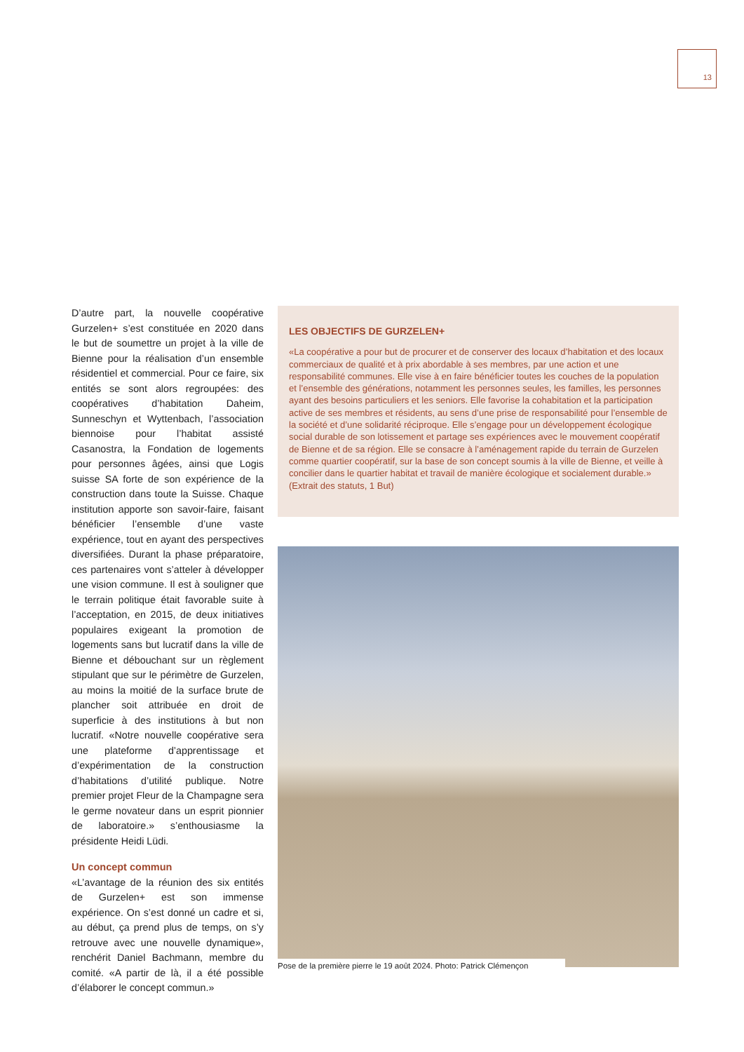13
D’autre part, la nouvelle coopérative Gurzelen+ s’est constituée en 2020 dans le but de soumettre un projet à la ville de Bienne pour la réalisation d’un ensemble résidentiel et commercial. Pour ce faire, six entités se sont alors regroupées: des coopératives d’habitation Daheim, Sunneschyn et Wyttenbach, l’association biennoise pour l’habitat assisté Casanostra, la Fondation de logements pour personnes âgées, ainsi que Logis suisse SA forte de son expérience de la construction dans toute la Suisse. Chaque institution apporte son savoir-faire, faisant bénéficier l’ensemble d’une vaste expérience, tout en ayant des perspectives diversifiées. Durant la phase préparatoire, ces partenaires vont s’atteler à développer une vision commune. Il est à souligner que le terrain politique était favorable suite à l’acceptation, en 2015, de deux initiatives populaires exigeant la promotion de logements sans but lucratif dans la ville de Bienne et débouchant sur un règlement stipulant que sur le périmètre de Gurzelen, au moins la moitié de la surface brute de plancher soit attribuée en droit de superficie à des institutions à but non lucratif. «Notre nouvelle coopérative sera une plateforme d’apprentissage et d’expérimentation de la construction d’habitations d’utilité publique. Notre premier projet Fleur de la Champagne sera le germe novateur dans un esprit pionnier de laboratoire.» s’enthousiasme la présidente Heidi Lüdi.
Un concept commun
«L’avantage de la réunion des six entités de Gurzelen+ est son immense expérience. On s’est donné un cadre et si, au début, ça prend plus de temps, on s’y retrouve avec une nouvelle dynamique», renchérit Daniel Bachmann, membre du comité. «A partir de là, il a été possible d’élaborer le concept commun.»
LES OBJECTIFS DE GURZELEN+
«La coopérative a pour but de procurer et de conserver des locaux d’habitation et des locaux commerciaux de qualité et à prix abordable à ses membres, par une action et une responsabilité communes. Elle vise à en faire bénéficier toutes les couches de la population et l’ensemble des générations, notamment les personnes seules, les familles, les personnes ayant des besoins particuliers et les seniors. Elle favorise la cohabitation et la participation active de ses membres et résidents, au sens d’une prise de responsabilité pour l’ensemble de la société et d’une solidarité réciproque. Elle s’engage pour un développement écologique social durable de son lotissement et partage ses expériences avec le mouvement coopératif de Bienne et de sa région. Elle se consacre à l’aménagement rapide du terrain de Gurzelen comme quartier coopératif, sur la base de son concept soumis à la ville de Bienne, et veille à concilier dans le quartier habitat et travail de manière écologique et socialement durable.» (Extrait des statuts, 1 But)
Pose de la première pierre le 19 août 2024. Photo: Patrick Clémençon